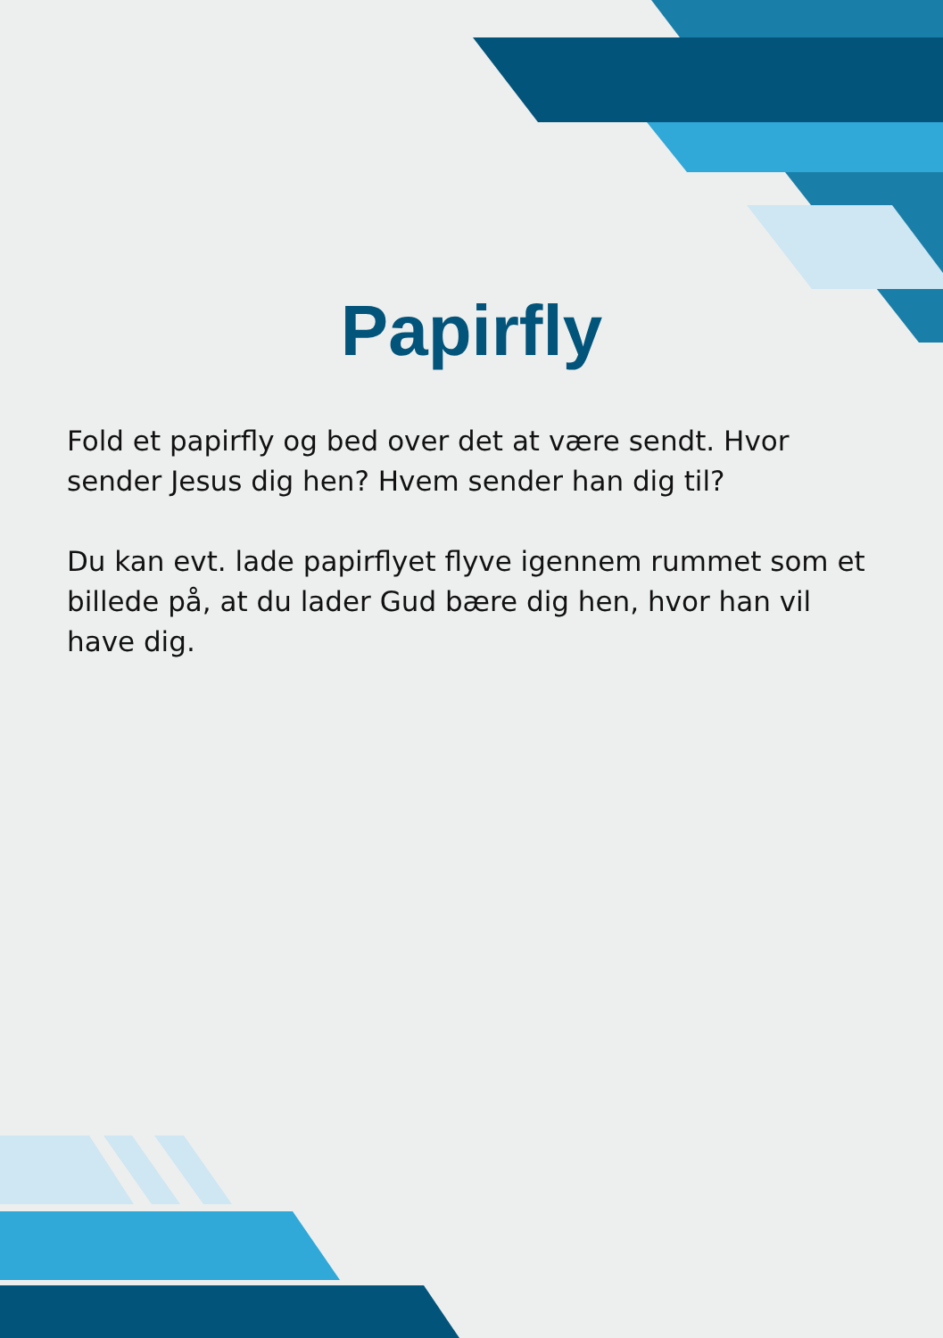Papirfly
Fold et papirfly og bed over det at være sendt. Hvor sender Jesus dig hen? Hvem sender han dig til?
Du kan evt. lade papirflyet flyve igennem rummet som et billede på, at du lader Gud bære dig hen, hvor han vil have dig.